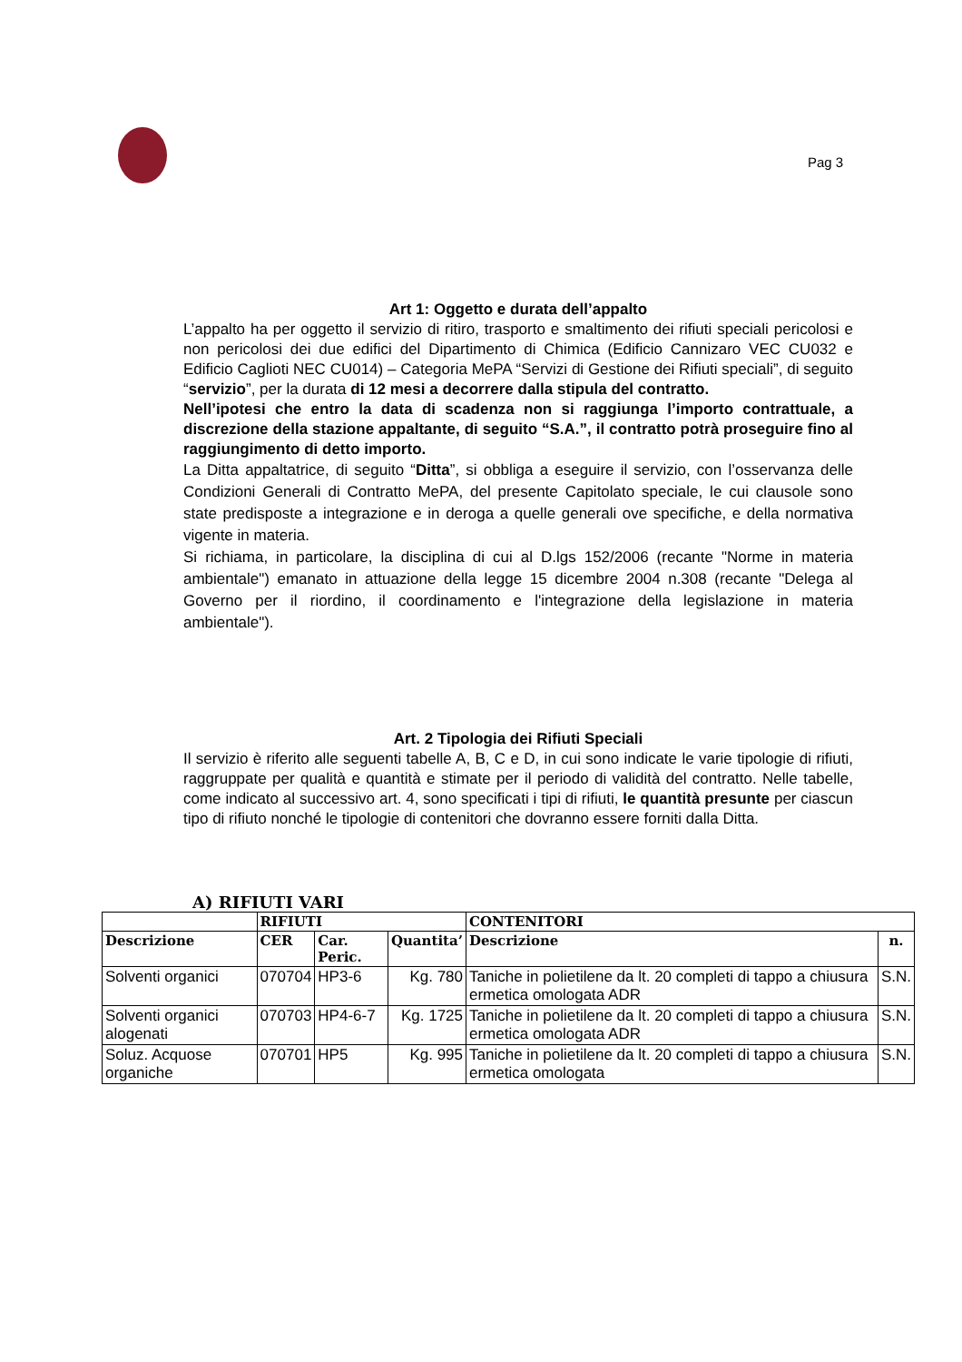Pag 3
Art 1: Oggetto e durata dell’appalto
L’appalto ha per oggetto il servizio di ritiro, trasporto e smaltimento dei rifiuti speciali pericolosi e non pericolosi dei due edifici del Dipartimento di Chimica (Edificio Cannizaro VEC CU032 e Edificio Caglioti NEC CU014) – Categoria MePA “Servizi di Gestione dei Rifiuti speciali”, di seguito “servizio”, per la durata di 12 mesi a decorrere dalla stipula del contratto.
Nell’ipotesi che entro la data di scadenza non si raggiunga l’importo contrattuale, a discrezione della stazione appaltante, di seguito “S.A.”, il contratto potrà proseguire fino al raggiungimento di detto importo.
La Ditta appaltatrice, di seguito “Ditta”, si obbliga a eseguire il servizio, con l’osservanza delle Condizioni Generali di Contratto MePA, del presente Capitolato speciale, le cui clausole sono state predisposte a integrazione e in deroga a quelle generali ove specifiche, e della normativa vigente in materia.
Si richiama, in particolare, la disciplina di cui al D.lgs 152/2006 (recante "Norme in materia ambientale") emanato in attuazione della legge 15 dicembre 2004 n.308 (recante "Delega al Governo per il riordino, il coordinamento e l'integrazione della legislazione in materia ambientale").
Art. 2 Tipologia dei Rifiuti Speciali
Il servizio è riferito alle seguenti tabelle A, B, C e D, in cui sono indicate le varie tipologie di rifiuti, raggruppate per qualità e quantità e stimate per il periodo di validità del contratto. Nelle tabelle, come indicato al successivo art. 4, sono specificati i tipi di rifiuti, le quantità presunte per ciascun tipo di rifiuto nonché le tipologie di contenitori che dovranno essere forniti dalla Ditta.
A) RIFIUTI VARI
| | RIFIUTI | | | CONTENITORI | |
| --- | --- | --- | --- | --- | --- |
| Descrizione | CER | Car. Peric. | Quantita’ | Descrizione | n. |
| Solventi organici | 070704 | HP3-6 | Kg. 780 | Taniche in polietilene da lt. 20 completi di tappo a chiusura ermetica omologata ADR | S.N. |
| Solventi organici alogenati | 070703 | HP4-6-7 | Kg. 1725 | Taniche in polietilene da lt. 20 completi di tappo a chiusura ermetica omologata ADR | S.N. |
| Soluz. Acquose organiche | 070701 | HP5 | Kg. 995 | Taniche in polietilene da lt. 20 completi di tappo a chiusura ermetica omologata | S.N. |